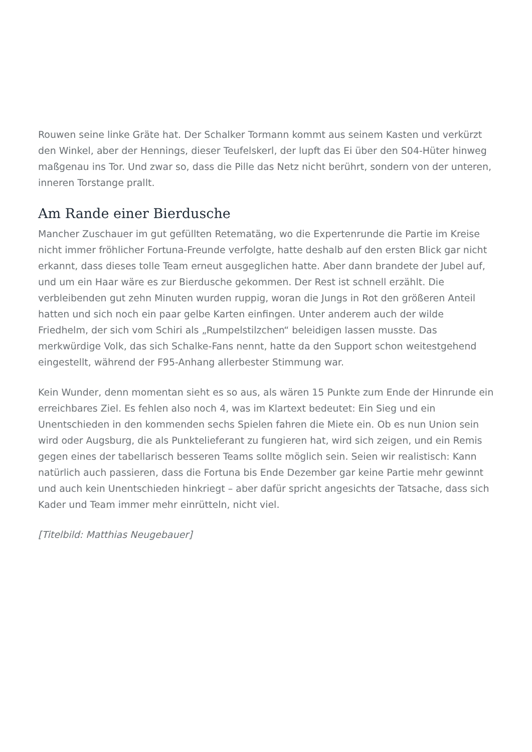Rouwen seine linke Gräte hat. Der Schalker Tormann kommt aus seinem Kasten und verkürzt den Winkel, aber der Hennings, dieser Teufelskerl, der lupft das Ei über den S04-Hüter hinweg maßgenau ins Tor. Und zwar so, dass die Pille das Netz nicht berührt, sondern von der unteren, inneren Torstange prallt.
Am Rande einer Bierdusche
Mancher Zuschauer im gut gefüllten Retematäng, wo die Expertenrunde die Partie im Kreise nicht immer fröhlicher Fortuna-Freunde verfolgte, hatte deshalb auf den ersten Blick gar nicht erkannt, dass dieses tolle Team erneut ausgeglichen hatte. Aber dann brandete der Jubel auf, und um ein Haar wäre es zur Bierdusche gekommen. Der Rest ist schnell erzählt. Die verbleibenden gut zehn Minuten wurden ruppig, woran die Jungs in Rot den größeren Anteil hatten und sich noch ein paar gelbe Karten einfingen. Unter anderem auch der wilde Friedhelm, der sich vom Schiri als „Rumpelstilzchen“ beleidigen lassen musste. Das merkwürdige Volk, das sich Schalke-Fans nennt, hatte da den Support schon weitestgehend eingestellt, während der F95-Anhang allerbester Stimmung war.
Kein Wunder, denn momentan sieht es so aus, als wären 15 Punkte zum Ende der Hinrunde ein erreichbares Ziel. Es fehlen also noch 4, was im Klartext bedeutet: Ein Sieg und ein Unentschieden in den kommenden sechs Spielen fahren die Miete ein. Ob es nun Union sein wird oder Augsburg, die als Punktelieferant zu fungieren hat, wird sich zeigen, und ein Remis gegen eines der tabellarisch besseren Teams sollte möglich sein. Seien wir realistisch: Kann natürlich auch passieren, dass die Fortuna bis Ende Dezember gar keine Partie mehr gewinnt und auch kein Unentschieden hinkriegt – aber dafür spricht angesichts der Tatsache, dass sich Kader und Team immer mehr einrütteln, nicht viel.
[Titelbild: Matthias Neugebauer]